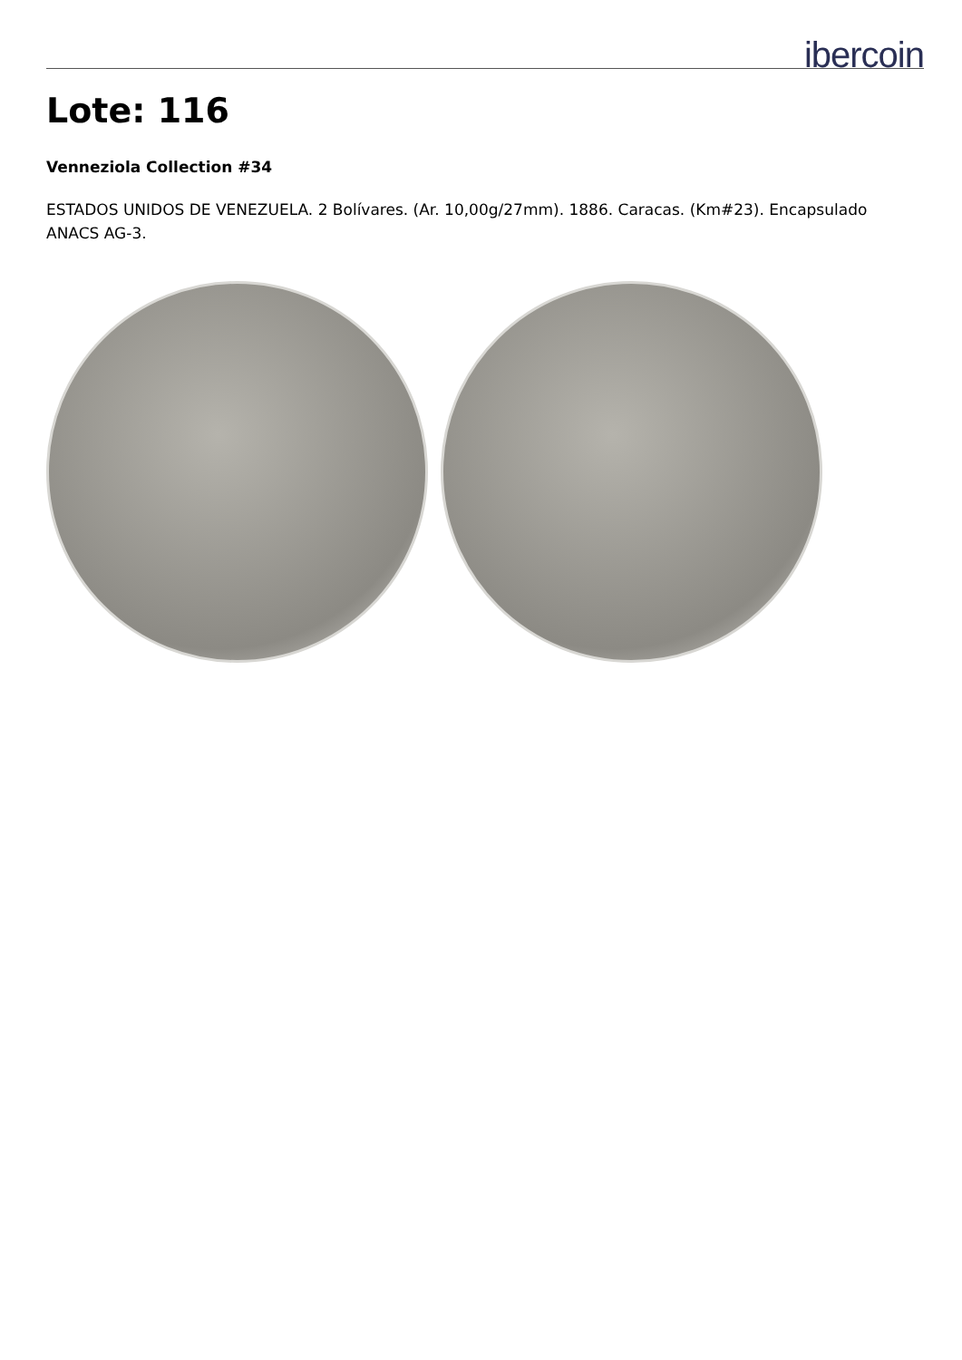ibercoin
Lote: 116
Venneziola Collection #34
ESTADOS UNIDOS DE VENEZUELA. 2 Bolívares. (Ar. 10,00g/27mm). 1886. Caracas. (Km#23). Encapsulado ANACS AG-3.